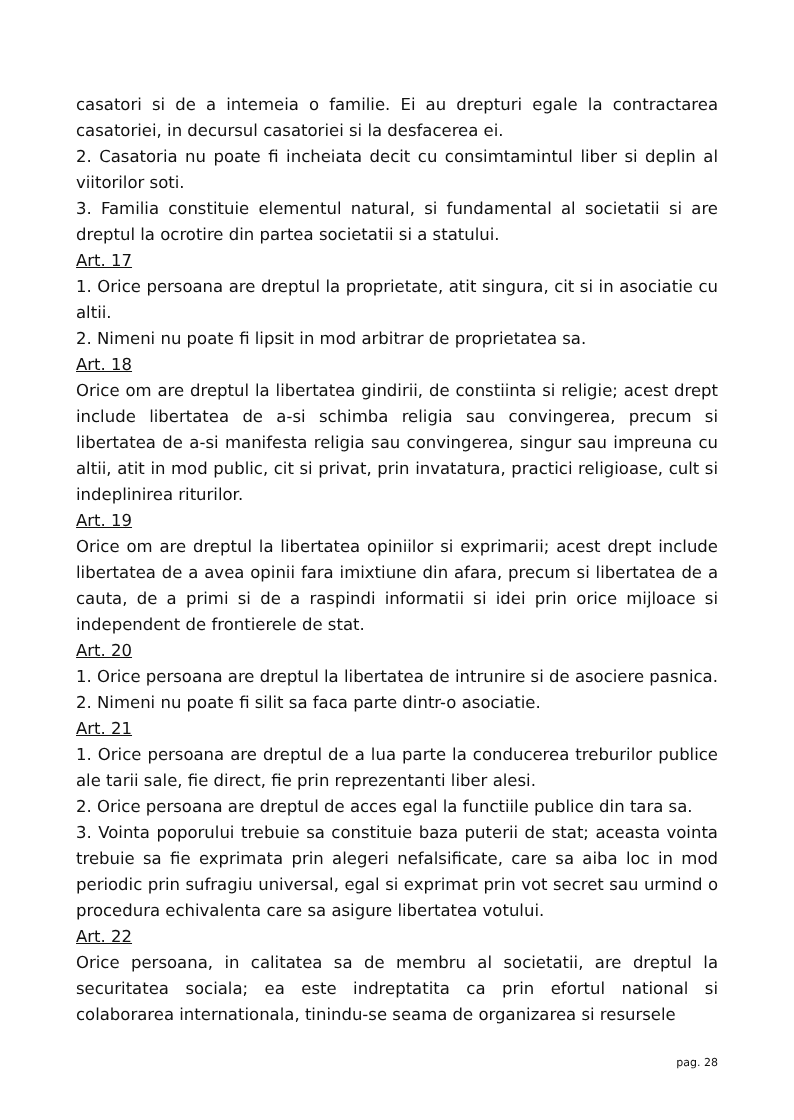casatori si de a intemeia o familie. Ei au drepturi egale la contractarea casatoriei, in decursul casatoriei si la desfacerea ei.
2. Casatoria nu poate fi incheiata decit cu consimtamintul liber si deplin al viitorilor soti.
3. Familia constituie elementul natural, si fundamental al societatii si are dreptul la ocrotire din partea societatii si a statului.
Art. 17
1. Orice persoana are dreptul la proprietate, atit singura, cit si in asociatie cu altii.
2. Nimeni nu poate fi lipsit in mod arbitrar de proprietatea sa.
Art. 18
Orice om are dreptul la libertatea gindirii, de constiinta si religie; acest drept include libertatea de a-si schimba religia sau convingerea, precum si libertatea de a-si manifesta religia sau convingerea, singur sau impreuna cu altii, atit in mod public, cit si privat, prin invatatura, practici religioase, cult si indeplinirea riturilor.
Art. 19
Orice om are dreptul la libertatea opiniilor si exprimarii; acest drept include libertatea de a avea opinii fara imixtiune din afara, precum si libertatea de a cauta, de a primi si de a raspindi informatii si idei prin orice mijloace si independent de frontierele de stat.
Art. 20
1. Orice persoana are dreptul la libertatea de intrunire si de asociere pasnica.
2. Nimeni nu poate fi silit sa faca parte dintr-o asociatie.
Art. 21
1. Orice persoana are dreptul de a lua parte la conducerea treburilor publice ale tarii sale, fie direct, fie prin reprezentanti liber alesi.
2. Orice persoana are dreptul de acces egal la functiile publice din tara sa.
3. Vointa poporului trebuie sa constituie baza puterii de stat; aceasta vointa trebuie sa fie exprimata prin alegeri nefalsificate, care sa aiba loc in mod periodic prin sufragiu universal, egal si exprimat prin vot secret sau urmind o procedura echivalenta care sa asigure libertatea votului.
Art. 22
Orice persoana, in calitatea sa de membru al societatii, are dreptul la securitatea sociala; ea este indreptatita ca prin efortul national si colaborarea internationala, tinindu-se seama de organizarea si resursele
pag. 28